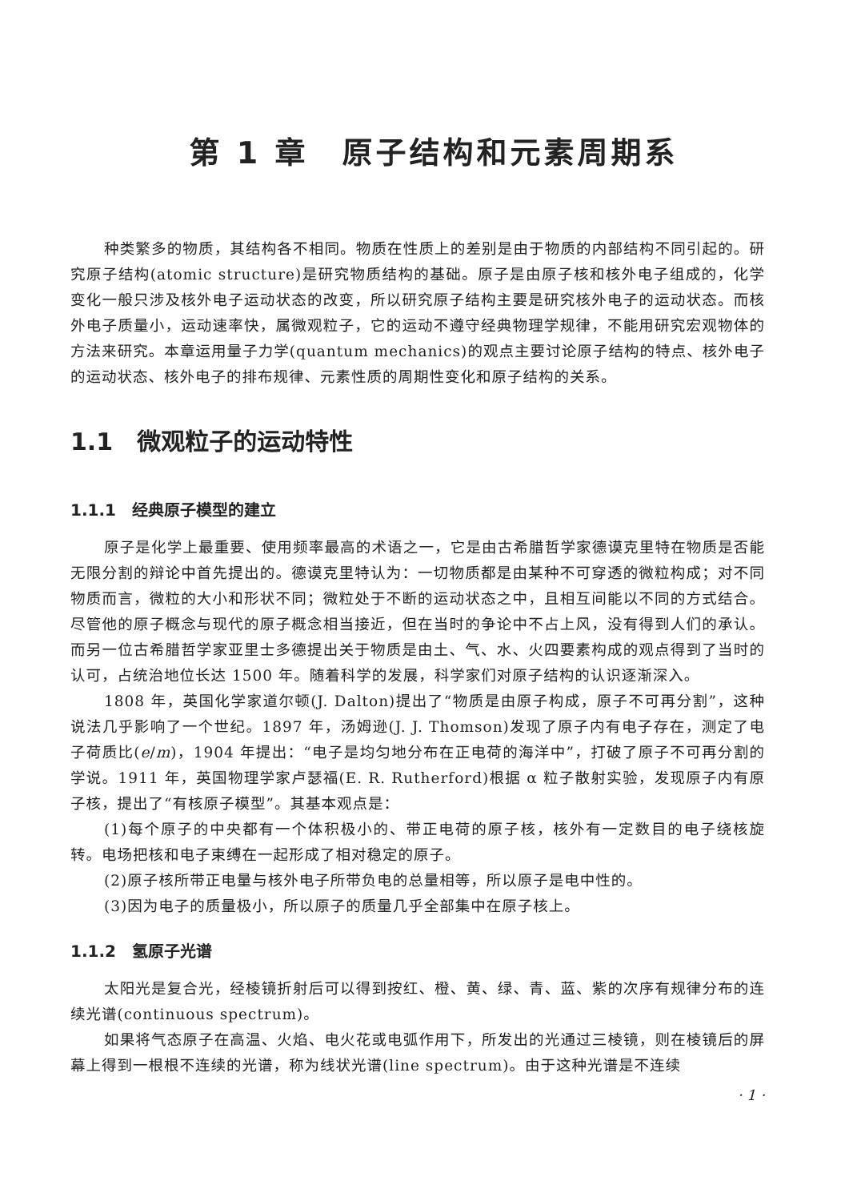第 1 章　原子结构和元素周期系
种类繁多的物质，其结构各不相同。物质在性质上的差别是由于物质的内部结构不同引起的。研究原子结构(atomic structure)是研究物质结构的基础。原子是由原子核和核外电子组成的，化学变化一般只涉及核外电子运动状态的改变，所以研究原子结构主要是研究核外电子的运动状态。而核外电子质量小，运动速率快，属微观粒子，它的运动不遵守经典物理学规律，不能用研究宏观物体的方法来研究。本章运用量子力学(quantum mechanics)的观点主要讨论原子结构的特点、核外电子的运动状态、核外电子的排布规律、元素性质的周期性变化和原子结构的关系。
1.1　微观粒子的运动特性
1.1.1　经典原子模型的建立
原子是化学上最重要、使用频率最高的术语之一，它是由古希腊哲学家德谟克里特在物质是否能无限分割的辩论中首先提出的。德谟克里特认为：一切物质都是由某种不可穿透的微粒构成；对不同物质而言，微粒的大小和形状不同；微粒处于不断的运动状态之中，且相互间能以不同的方式结合。尽管他的原子概念与现代的原子概念相当接近，但在当时的争论中不占上风，没有得到人们的承认。而另一位古希腊哲学家亚里士多德提出关于物质是由土、气、水、火四要素构成的观点得到了当时的认可，占统治地位长达 1500 年。随着科学的发展，科学家们对原子结构的认识逐渐深入。
1808 年，英国化学家道尔顿(J. Dalton)提出了“物质是由原子构成，原子不可再分割”，这种说法几乎影响了一个世纪。1897 年，汤姆逊(J. J. Thomson)发现了原子内有电子存在，测定了电子荷质比(e/m)，1904 年提出：“电子是均匀地分布在正电荷的海洋中”，打破了原子不可再分割的学说。1911 年，英国物理学家卢瑟福(E. R. Rutherford)根据 α 粒子散射实验，发现原子内有原子核，提出了“有核原子模型”。其基本观点是：
(1)每个原子的中央都有一个体积极小的、带正电荷的原子核，核外有一定数目的电子绕核旋转。电场把核和电子束缚在一起形成了相对稳定的原子。
(2)原子核所带正电量与核外电子所带负电的总量相等，所以原子是电中性的。
(3)因为电子的质量极小，所以原子的质量几乎全部集中在原子核上。
1.1.2　氢原子光谱
太阳光是复合光，经棱镜折射后可以得到按红、橙、黄、绿、青、蓝、紫的次序有规律分布的连续光谱(continuous spectrum)。
如果将气态原子在高温、火焰、电火花或电弧作用下，所发出的光通过三棱镜，则在棱镜后的屏幕上得到一根根不连续的光谱，称为线状光谱(line spectrum)。由于这种光谱是不连续
· 1 ·